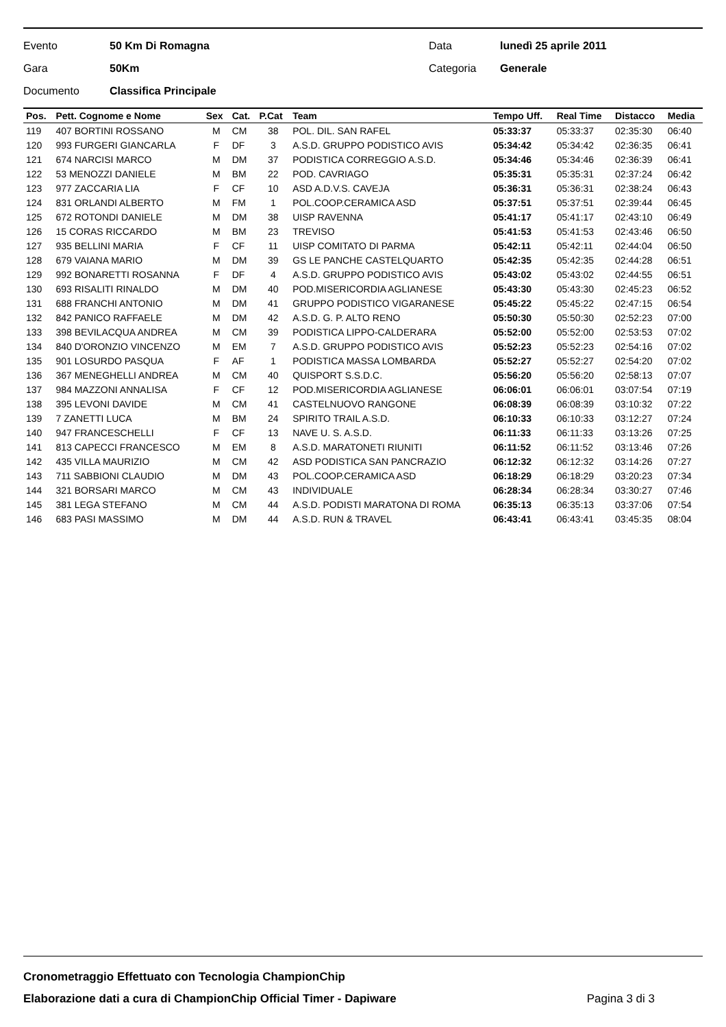Evento 50 Km Di Romagna Data lunedì 25 aprile 2011
Gara 50Km Categoria Generale
Documento Classifica Principale
| Pos. | Pett. Cognome e Nome | Sex | Cat. | P.Cat | Team | Tempo Uff. | Real Time | Distacco | Media |
| --- | --- | --- | --- | --- | --- | --- | --- | --- | --- |
| 119 | 407 BORTINI ROSSANO | M | CM | 38 | POL. DIL. SAN RAFEL | 05:33:37 | 05:33:37 | 02:35:30 | 06:40 |
| 120 | 993 FURGERI GIANCARLA | F | DF | 3 | A.S.D. GRUPPO PODISTICO AVIS | 05:34:42 | 05:34:42 | 02:36:35 | 06:41 |
| 121 | 674 NARCISI MARCO | M | DM | 37 | PODISTICA CORREGGIO A.S.D. | 05:34:46 | 05:34:46 | 02:36:39 | 06:41 |
| 122 | 53 MENOZZI DANIELE | M | BM | 22 | POD. CAVRIAGO | 05:35:31 | 05:35:31 | 02:37:24 | 06:42 |
| 123 | 977 ZACCARIA LIA | F | CF | 10 | ASD A.D.V.S. CAVEJA | 05:36:31 | 05:36:31 | 02:38:24 | 06:43 |
| 124 | 831 ORLANDI ALBERTO | M | FM | 1 | POL.COOP.CERAMICA ASD | 05:37:51 | 05:37:51 | 02:39:44 | 06:45 |
| 125 | 672 ROTONDI DANIELE | M | DM | 38 | UISP RAVENNA | 05:41:17 | 05:41:17 | 02:43:10 | 06:49 |
| 126 | 15 CORAS RICCARDO | M | BM | 23 | TREVISO | 05:41:53 | 05:41:53 | 02:43:46 | 06:50 |
| 127 | 935 BELLINI MARIA | F | CF | 11 | UISP COMITATO DI PARMA | 05:42:11 | 05:42:11 | 02:44:04 | 06:50 |
| 128 | 679 VAIANA MARIO | M | DM | 39 | GS LE PANCHE CASTELQUARTO | 05:42:35 | 05:42:35 | 02:44:28 | 06:51 |
| 129 | 992 BONARETTI ROSANNA | F | DF | 4 | A.S.D. GRUPPO PODISTICO AVIS | 05:43:02 | 05:43:02 | 02:44:55 | 06:51 |
| 130 | 693 RISALITI RINALDO | M | DM | 40 | POD.MISERICORDIA AGLIANESE | 05:43:30 | 05:43:30 | 02:45:23 | 06:52 |
| 131 | 688 FRANCHI ANTONIO | M | DM | 41 | GRUPPO PODISTICO VIGARANESE | 05:45:22 | 05:45:22 | 02:47:15 | 06:54 |
| 132 | 842 PANICO RAFFAELE | M | DM | 42 | A.S.D. G. P. ALTO RENO | 05:50:30 | 05:50:30 | 02:52:23 | 07:00 |
| 133 | 398 BEVILACQUA ANDREA | M | CM | 39 | PODISTICA LIPPO-CALDERARA | 05:52:00 | 05:52:00 | 02:53:53 | 07:02 |
| 134 | 840 D'ORONZIO VINCENZO | M | EM | 7 | A.S.D. GRUPPO PODISTICO AVIS | 05:52:23 | 05:52:23 | 02:54:16 | 07:02 |
| 135 | 901 LOSURDO PASQUA | F | AF | 1 | PODISTICA MASSA LOMBARDA | 05:52:27 | 05:52:27 | 02:54:20 | 07:02 |
| 136 | 367 MENEGHELLI ANDREA | M | CM | 40 | QUISPORT S.S.D.C. | 05:56:20 | 05:56:20 | 02:58:13 | 07:07 |
| 137 | 984 MAZZONI ANNALISA | F | CF | 12 | POD.MISERICORDIA AGLIANESE | 06:06:01 | 06:06:01 | 03:07:54 | 07:19 |
| 138 | 395 LEVONI DAVIDE | M | CM | 41 | CASTELNUOVO RANGONE | 06:08:39 | 06:08:39 | 03:10:32 | 07:22 |
| 139 | 7 ZANETTI LUCA | M | BM | 24 | SPIRITO TRAIL A.S.D. | 06:10:33 | 06:10:33 | 03:12:27 | 07:24 |
| 140 | 947 FRANCESCHELLI | F | CF | 13 | NAVE U. S. A.S.D. | 06:11:33 | 06:11:33 | 03:13:26 | 07:25 |
| 141 | 813 CAPECCI FRANCESCO | M | EM | 8 | A.S.D. MARATONETI RIUNITI | 06:11:52 | 06:11:52 | 03:13:46 | 07:26 |
| 142 | 435 VILLA MAURIZIO | M | CM | 42 | ASD PODISTICA SAN PANCRAZIO | 06:12:32 | 06:12:32 | 03:14:26 | 07:27 |
| 143 | 711 SABBIONI CLAUDIO | M | DM | 43 | POL.COOP.CERAMICA ASD | 06:18:29 | 06:18:29 | 03:20:23 | 07:34 |
| 144 | 321 BORSARI MARCO | M | CM | 43 | INDIVIDUALE | 06:28:34 | 06:28:34 | 03:30:27 | 07:46 |
| 145 | 381 LEGA STEFANO | M | CM | 44 | A.S.D. PODISTI MARATONA DI ROMA | 06:35:13 | 06:35:13 | 03:37:06 | 07:54 |
| 146 | 683 PASI MASSIMO | M | DM | 44 | A.S.D. RUN & TRAVEL | 06:43:41 | 06:43:41 | 03:45:35 | 08:04 |
Cronometraggio Effettuato con Tecnologia ChampionChip
Elaborazione dati a cura di ChampionChip Official Timer - Dapiware Pagina 3 di 3